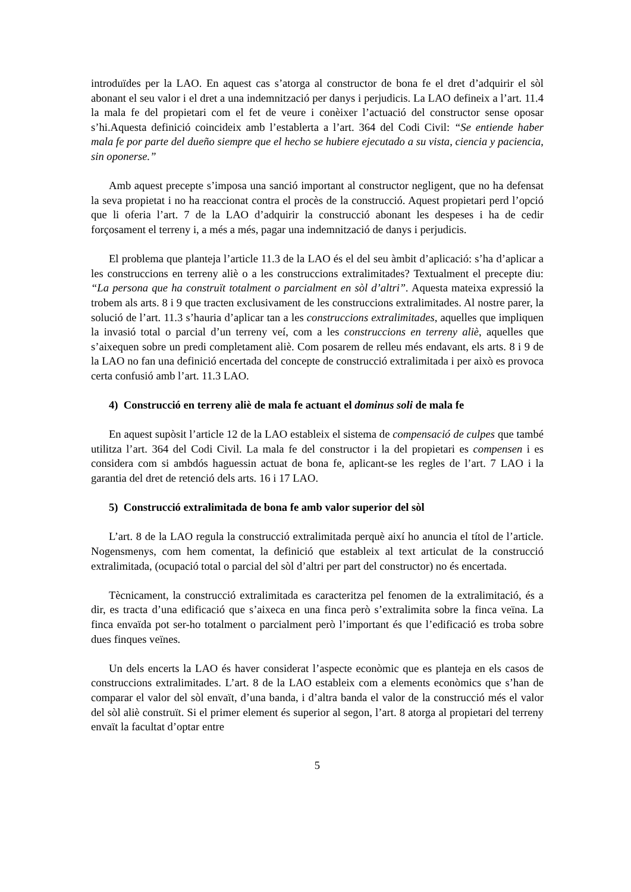introduïdes per la LAO. En aquest cas s’atorga al constructor de bona fe el dret d’adquirir el sòl abonant el seu valor i el dret a una indemnització per danys i perjudicis. La LAO defineix a l’art. 11.4 la mala fe del propietari com el fet de veure i conèixer l’actuació del constructor sense oposar s’hi.Aquesta definició coincideix amb l’establerta a l’art. 364 del Codi Civil: “Se entiende haber mala fe por parte del dueño siempre que el hecho se hubiere ejecutado a su vista, ciencia y paciencia, sin oponerse.”
Amb aquest precepte s’imposa una sanció important al constructor negligent, que no ha defensat la seva propietat i no ha reaccionat contra el procès de la construcció. Aquest propietari perd l’opció que li oferia l’art. 7 de la LAO d’adquirir la construcció abonant les despeses i ha de cedir forçosament el terreny i, a més a més, pagar una indemnització de danys i perjudicis.
El problema que planteja l’article 11.3 de la LAO és el del seu àmbit d’aplicació: s’ha d’aplicar a les construccions en terreny aliè o a les construccions extralimitades? Textualment el precepte diu: “La persona que ha construït totalment o parcialment en sòl d’altri”. Aquesta mateixa expressió la trobem als arts. 8 i 9 que tracten exclusivament de les construccions extralimitades. Al nostre parer, la solució de l’art. 11.3 s’hauria d’aplicar tan a les construccions extralimitades, aquelles que impliquen la invasió total o parcial d’un terreny veí, com a les construccions en terreny aliè, aquelles que s’aixequen sobre un predi completament aliè. Com posarem de relleu més endavant, els arts. 8 i 9 de la LAO no fan una definició encertada del concepte de construcció extralimitada i per això es provoca certa confusió amb l’art. 11.3 LAO.
4) Construcció en terreny aliè de mala fe actuant el dominus soli de mala fe
En aquest supòsit l’article 12 de la LAO estableix el sistema de compensació de culpes que també utilitza l’art. 364 del Codi Civil. La mala fe del constructor i la del propietari es compensen i es considera com si ambdós haguessin actuat de bona fe, aplicant-se les regles de l’art. 7 LAO i la garantia del dret de retenció dels arts. 16 i 17 LAO.
5) Construcció extralimitada de bona fe amb valor superior del sòl
L’art. 8 de la LAO regula la construcció extralimitada perquè així ho anuncia el títol de l’article. Nogensmenys, com hem comentat, la definició que estableix al text articulat de la construcció extralimitada, (ocupació total o parcial del sòl d’altri per part del constructor) no és encertada.
Tècnicament, la construcció extralimitada es caracteritza pel fenomen de la extralimitació, és a dir, es tracta d’una edificació que s’aixeca en una finca però s’extralimita sobre la finca veïna. La finca envaïda pot ser-ho totalment o parcialment però l’important és que l’edificació es troba sobre dues finques veïnes.
Un dels encerts la LAO és haver considerat l’aspecte econòmic que es planteja en els casos de construccions extralimitades. L’art. 8 de la LAO estableix com a elements econòmics que s’han de comparar el valor del sòl envaït, d’una banda, i d’altra banda el valor de la construcció més el valor del sòl aliè construït. Si el primer element és superior al segon, l’art. 8 atorga al propietari del terreny envaït la facultat d’optar entre
5